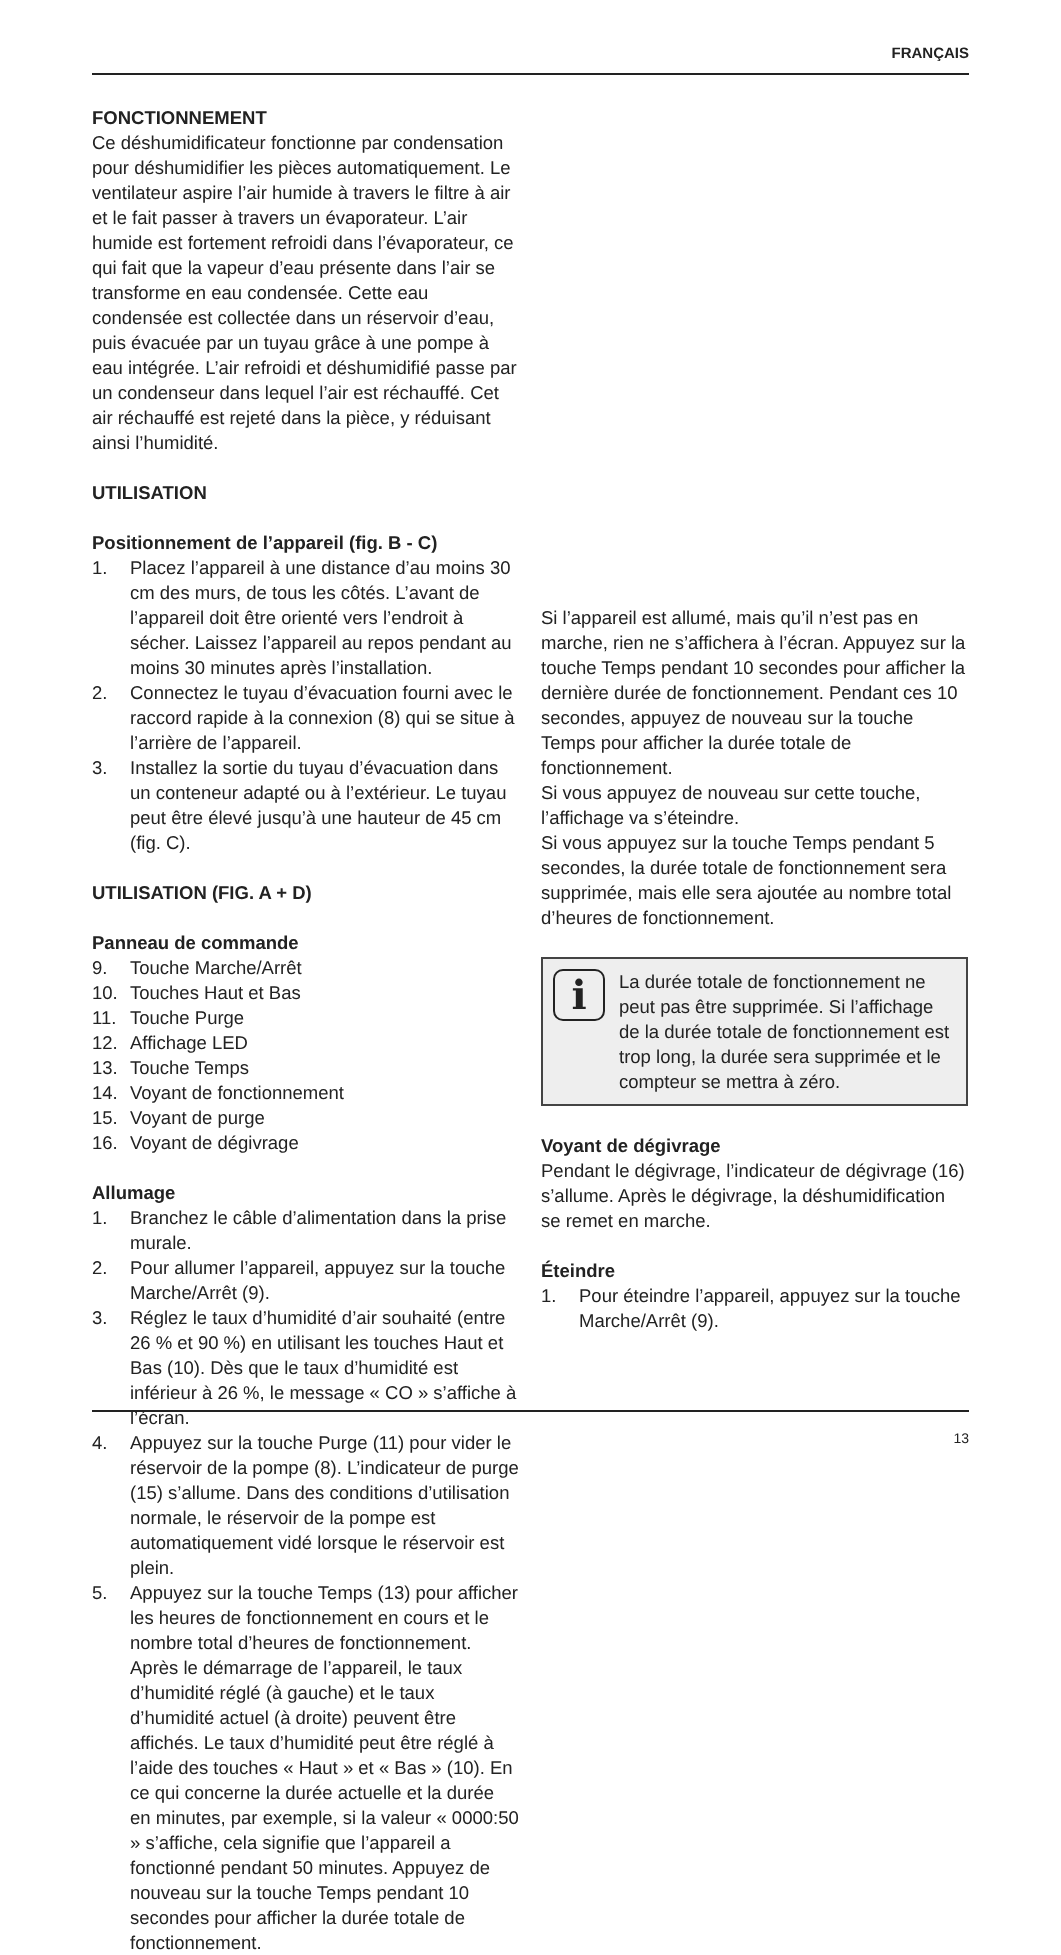FRANÇAIS
FONCTIONNEMENT
Ce déshumidificateur fonctionne par condensation pour déshumidifier les pièces automatiquement. Le ventilateur aspire l’air humide à travers le filtre à air et le fait passer à travers un évaporateur. L’air humide est fortement refroidi dans l’évaporateur, ce qui fait que la vapeur d’eau présente dans l’air se transforme en eau condensée. Cette eau condensée est collectée dans un réservoir d’eau, puis évacuée par un tuyau grâce à une pompe à eau intégrée. L’air refroidi et déshumidifié passe par un condenseur dans lequel l’air est réchauffé. Cet air réchauffé est rejeté dans la pièce, y réduisant ainsi l’humidité.
UTILISATION
Positionnement de l’appareil (fig. B - C)
1. Placez l’appareil à une distance d’au moins 30 cm des murs, de tous les côtés. L’avant de l’appareil doit être orienté vers l’endroit à sécher. Laissez l’appareil au repos pendant au moins 30 minutes après l’installation.
2. Connectez le tuyau d’évacuation fourni avec le raccord rapide à la connexion (8) qui se situe à l’arrière de l’appareil.
3. Installez la sortie du tuyau d’évacuation dans un conteneur adapté ou à l’extérieur. Le tuyau peut être élevé jusqu’à une hauteur de 45 cm (fig. C).
UTILISATION (FIG. A + D)
Panneau de commande
9. Touche Marche/Arrêt
10. Touches Haut et Bas
11. Touche Purge
12. Affichage LED
13. Touche Temps
14. Voyant de fonctionnement
15. Voyant de purge
16. Voyant de dégivrage
Allumage
1. Branchez le câble d’alimentation dans la prise murale.
2. Pour allumer l’appareil, appuyez sur la touche Marche/Arrêt (9).
3. Réglez le taux d’humidité d’air souhaité (entre 26 % et 90 %) en utilisant les touches Haut et Bas (10). Dès que le taux d’humidité est inférieur à 26 %, le message « CO » s’affiche à l’écran.
4. Appuyez sur la touche Purge (11) pour vider le réservoir de la pompe (8). L’indicateur de purge (15) s’allume. Dans des conditions d’utilisation normale, le réservoir de la pompe est automatiquement vidé lorsque le réservoir est plein.
5. Appuyez sur la touche Temps (13) pour afficher les heures de fonctionnement en cours et le nombre total d’heures de fonctionnement. Après le démarrage de l’appareil, le taux d’humidité réglé (à gauche) et le taux d’humidité actuel (à droite) peuvent être affichés. Le taux d’humidité peut être réglé à l’aide des touches « Haut » et « Bas » (10). En ce qui concerne la durée actuelle et la durée en minutes, par exemple, si la valeur « 0000:50 » s’affiche, cela signifie que l’appareil a fonctionné pendant 50 minutes. Appuyez de nouveau sur la touche Temps pendant 10 secondes pour afficher la durée totale de fonctionnement.
Si l’appareil est allumé, mais qu’il n’est pas en marche, rien ne s’affichera à l’écran. Appuyez sur la touche Temps pendant 10 secondes pour afficher la dernière durée de fonctionnement. Pendant ces 10 secondes, appuyez de nouveau sur la touche Temps pour afficher la durée totale de fonctionnement.
Si vous appuyez de nouveau sur cette touche, l’affichage va s’éteindre.
Si vous appuyez sur la touche Temps pendant 5 secondes, la durée totale de fonctionnement sera supprimée, mais elle sera ajoutée au nombre total d’heures de fonctionnement.
i
La durée totale de fonctionnement ne peut pas être supprimée. Si l’affichage de la durée totale de fonctionnement est trop long, la durée sera supprimée et le compteur se mettra à zéro.
Voyant de dégivrage
Pendant le dégivrage, l’indicateur de dégivrage (16) s’allume. Après le dégivrage, la déshumidification se remet en marche.
Éteindre
1. Pour éteindre l’appareil, appuyez sur la touche Marche/Arrêt (9).
13